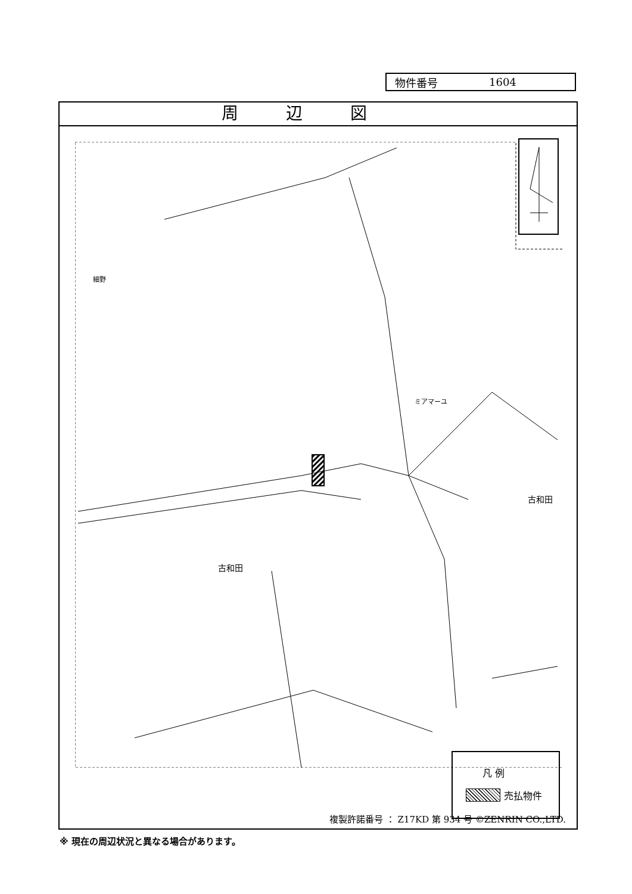物件番号 1604
周辺図
古和田
古和田
ミアマーユ
細野
凡 例
売払物件
複製許諾番号 ： Z17KD 第 934 号 ©ZENRIN CO.,LTD.
※ 現在の周辺状況と異なる場合があります。